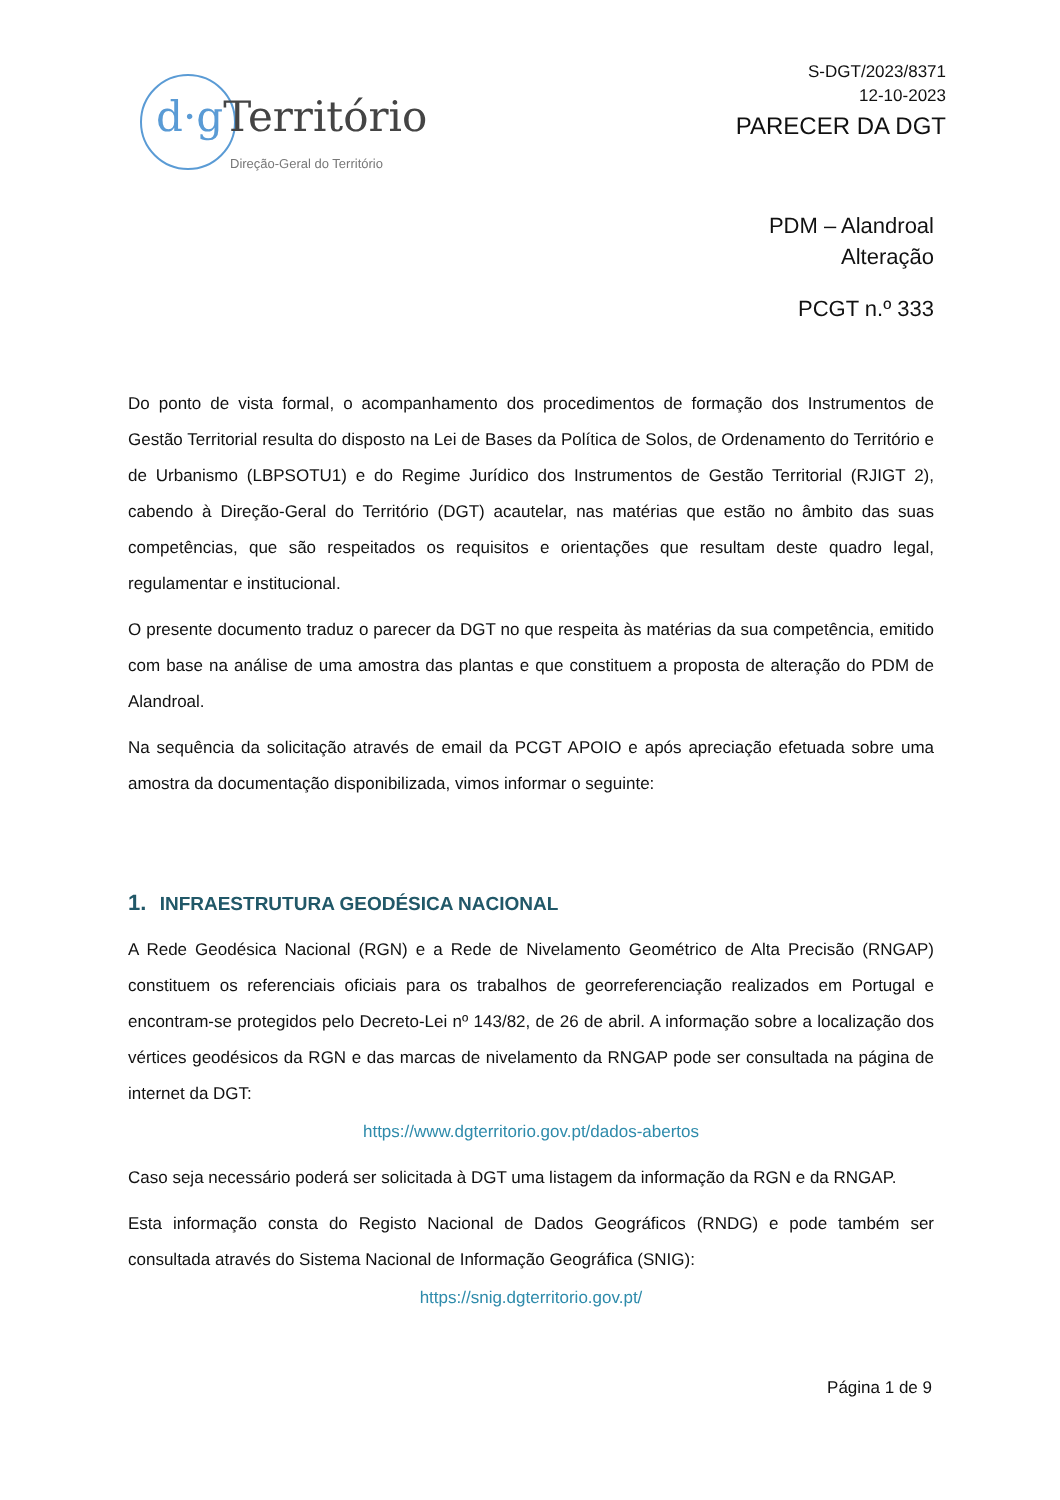d·g Território
Direção-Geral do Território
S-DGT/2023/8371
12-10-2023
PARECER DA DGT
PDM – Alandroal
Alteração
PCGT n.º 333
Do ponto de vista formal, o acompanhamento dos procedimentos de formação dos Instrumentos de Gestão Territorial resulta do disposto na Lei de Bases da Política de Solos, de Ordenamento do Território e de Urbanismo (LBPSOTU1) e do Regime Jurídico dos Instrumentos de Gestão Territorial (RJIGT 2), cabendo à Direção-Geral do Território (DGT) acautelar, nas matérias que estão no âmbito das suas competências, que são respeitados os requisitos e orientações que resultam deste quadro legal, regulamentar e institucional.
O presente documento traduz o parecer da DGT no que respeita às matérias da sua competência, emitido com base na análise de uma amostra das plantas e que constituem a proposta de alteração do PDM de Alandroal.
Na sequência da solicitação através de email da PCGT APOIO e após apreciação efetuada sobre uma amostra da documentação disponibilizada, vimos informar o seguinte:
1. INFRAESTRUTURA GEODÉSICA NACIONAL
A Rede Geodésica Nacional (RGN) e a Rede de Nivelamento Geométrico de Alta Precisão (RNGAP) constituem os referenciais oficiais para os trabalhos de georreferenciação realizados em Portugal e encontram-se protegidos pelo Decreto-Lei nº 143/82, de 26 de abril. A informação sobre a localização dos vértices geodésicos da RGN e das marcas de nivelamento da RNGAP pode ser consultada na página de internet da DGT:
https://www.dgterritorio.gov.pt/dados-abertos
Caso seja necessário poderá ser solicitada à DGT uma listagem da informação da RGN e da RNGAP.
Esta informação consta do Registo Nacional de Dados Geográficos (RNDG) e pode também ser consultada através do Sistema Nacional de Informação Geográfica (SNIG):
https://snig.dgterritorio.gov.pt/
Página 1 de 9